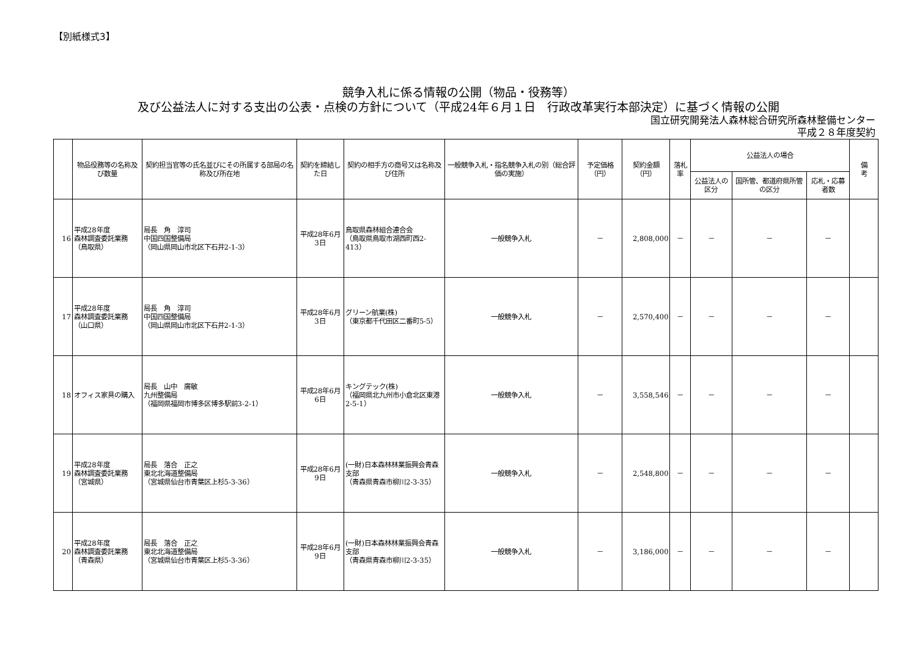【別紙様式3】
競争入札に係る情報の公開（物品・役務等）
及び公益法人に対する支出の公表・点検の方針について（平成24年６月１日　行政改革実行本部決定）に基づく情報の公開
国立研究開発法人森林総合研究所森林整備センター
平成２８年度契約
| | 物品役務等の名称及び数量 | 契約担当官等の氏名並びにその所属する部局の名称及び所在地 | 契約を締結した日 | 契約の相手方の商号又は名称及び住所 | 一般競争入札・指名競争入札の別（総合評価の実施） | 予定価格（円） | 契約金額（円） | 落札率 | 公益法人の場合 | | | 備 考 |
| --- | --- | --- | --- | --- | --- | --- | --- | --- | --- | --- | --- | --- |
| | | | | | | | | | 公益法人の区分 | 国所管、都道府県所管の区分 | 応札・応募者数 | |
| 16 | 平成28年度 森林調査委託業務 （鳥取県） | 局長 角 淳司 中国四国整備局 （岡山県岡山市北区下石井2-1-3） | 平成28年6月3日 | 鳥取県森林組合連合会 （鳥取県鳥取市湖西町西2-413） | 一般競争入札 | － | 2,808,000 | － | － | － | － | |
| 17 | 平成28年度 森林調査委託業務 （山口県） | 局長 角 淳司 中国四国整備局 （岡山県岡山市北区下石井2-1-3） | 平成28年6月3日 | グリーン航業(株) （東京都千代田区二番町5-5） | 一般競争入札 | － | 2,570,400 | － | － | － | － | |
| 18 | オフィス家具の購入 | 局長 山中 廣敏 九州整備局 （福岡県福岡市博多区博多駅前3-2-1） | 平成28年6月6日 | キングテック(株) （福岡県北九州市小倉北区東港2-5-1） | 一般競争入札 | － | 3,558,546 | － | － | － | － | |
| 19 | 平成28年度 森林調査委託業務 （宮城県） | 局長 落合 正之 東北北海道整備局 （宮城県仙台市青葉区上杉5-3-36） | 平成28年6月9日 | (一財)日本森林林業振興会青森支部 （青森県青森市柳川2-3-35） | 一般競争入札 | － | 2,548,800 | － | － | － | － | |
| 20 | 平成28年度 森林調査委託業務 （青森県） | 局長 落合 正之 東北北海道整備局 （宮城県仙台市青葉区上杉5-3-36） | 平成28年6月9日 | (一財)日本森林林業振興会青森支部 （青森県青森市柳川2-3-35） | 一般競争入札 | － | 3,186,000 | － | － | － | － | |